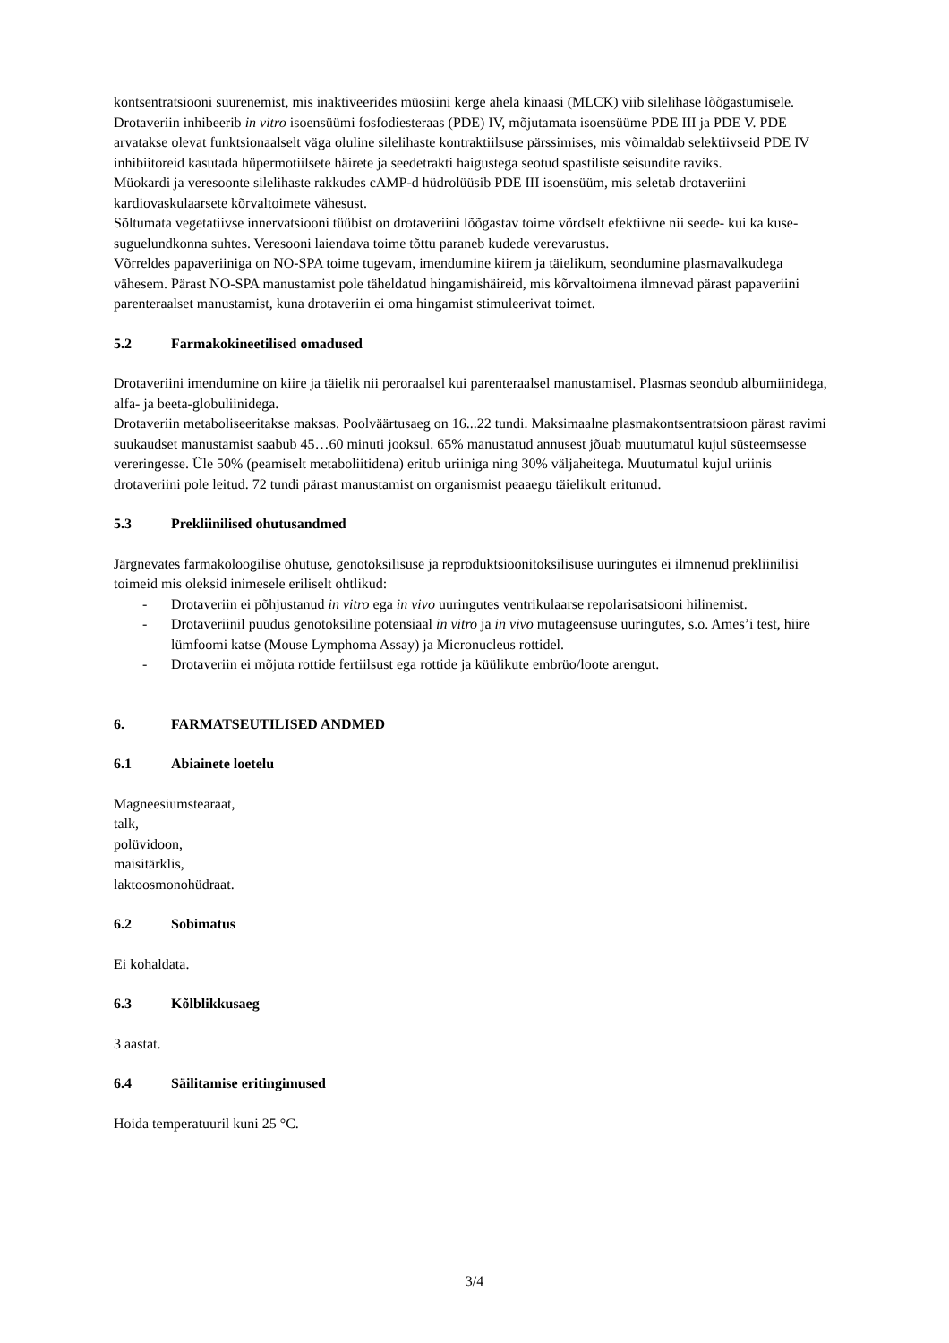kontsentratsiooni suurenemist, mis inaktiveerides müosiini kerge ahela kinaasi (MLCK) viib silelihase lõõgastumisele. Drotaveriin inhibeerib in vitro isoensüümi fosfodiesteraas (PDE) IV, mõjutamata isoensüüme PDE III ja PDE V. PDE arvatakse olevat funktsionaalselt väga oluline silelihaste kontraktiilsuse pärssimises, mis võimaldab selektiivseid PDE IV inhibiitoreid kasutada hüpermotiilsete häirete ja seedetrakti haigustega seotud spastiliste seisundite raviks.
Müokardi ja veresoonte silelihaste rakkudes cAMP-d hüdrolüüsib PDE III isoensüüm, mis seletab drotaveriini kardiovaskulaarsete kõrvaltoimete vähesust.
Sõltumata vegetatiivse innervatsiooni tüübist on drotaveriini lõõgastav toime võrdselt efektiivne nii seede- kui ka kuse-suguelundkonna suhtes. Veresooni laiendava toime tõttu paraneb kudede verevarustus.
Võrreldes papaveriiniga on NO-SPA toime tugevam, imendumine kiirem ja täielikum, seondumine plasmavalkudega vähesem. Pärast NO-SPA manustamist pole täheldatud hingamishäireid, mis kõrvaltoimena ilmnevad pärast papaveriini parenteraalset manustamist, kuna drotaveriin ei oma hingamist stimuleerivat toimet.
5.2 Farmakokineetilised omadused
Drotaveriini imendumine on kiire ja täielik nii peroraalsel kui parenteraalsel manustamisel. Plasmas seondub albumiinidega, alfa- ja beeta-globuliinidega.
Drotaveriin metaboliseeritakse maksas. Poolväärtusaeg on 16...22 tundi. Maksimaalne plasmakontsentratsioon pärast ravimi suukaudset manustamist saabub 45…60 minuti jooksul. 65% manustatud annusest jõuab muutumatul kujul süsteemsesse vereringesse. Üle 50% (peamiselt metaboliitidena) eritub uriiniga ning 30% väljaheitega. Muutumatul kujul uriinis drotaveriini pole leitud. 72 tundi pärast manustamist on organismist peaaegu täielikult eritunud.
5.3 Prekliinilised ohutusandmed
Järgnevates farmakoloogilise ohutuse, genotoksilisuse ja reproduktsioonitoksilisuse uuringutes ei ilmnenud prekliinilisi toimeid mis oleksid inimesele eriliselt ohtlikud:
- Drotaveriin ei põhjustanud in vitro ega in vivo uuringutes ventrikulaarse repolarisatsiooni hilinemist.
- Drotaveriinil puudus genotoksiline potensiaal in vitro ja in vivo mutageensuse uuringutes, s.o. Ames’i test, hiire lümfoomi katse (Mouse Lymphoma Assay) ja Micronucleus rottidel.
- Drotaveriin ei mõjuta rottide fertiilsust ega rottide ja küülikute embrüo/loote arengut.
6. FARMATSEUTILISED ANDMED
6.1 Abiainete loetelu
Magneesiumstearaat,
talk,
polüvidoon,
maisitärklis,
laktoosmonohüdraat.
6.2 Sobimatus
Ei kohaldata.
6.3 Kõlblikkusaeg
3 aastat.
6.4 Säilitamise eritingimused
Hoida temperatuuril kuni 25 °C.
3/4